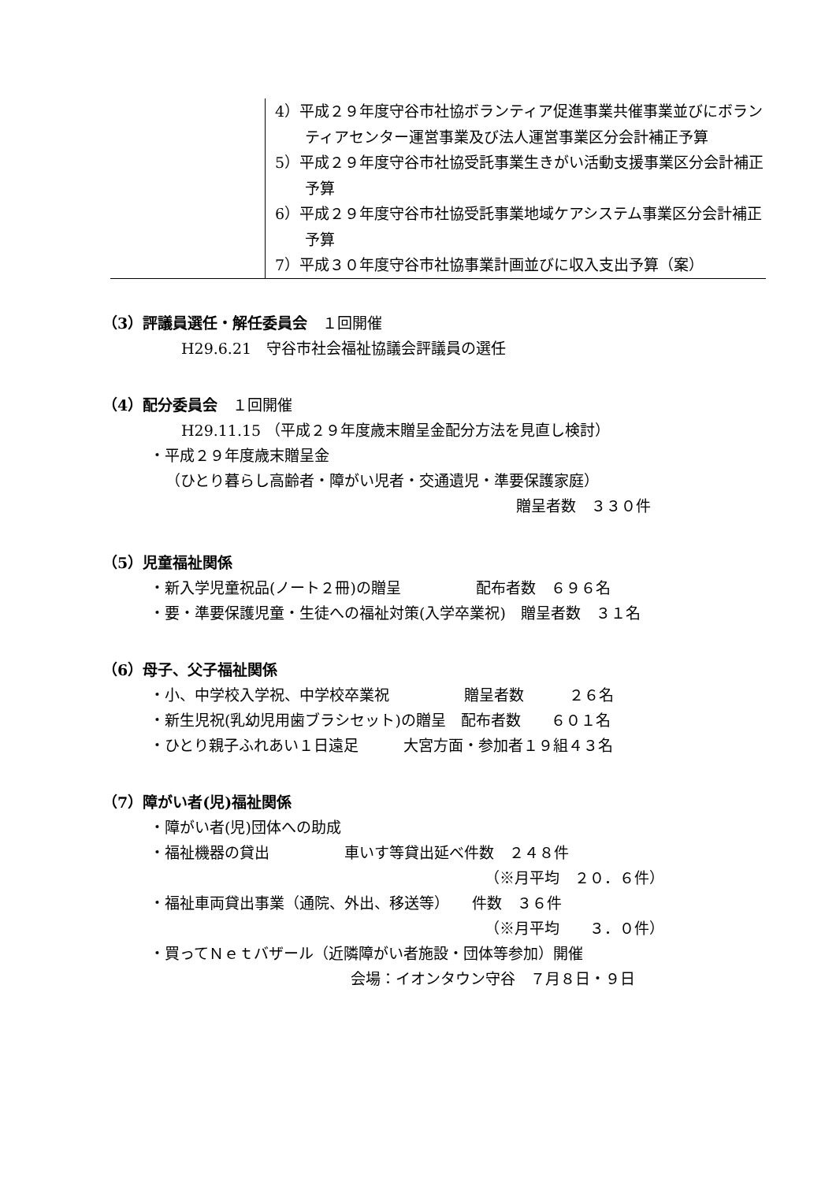| | 4）平成２９年度守谷市社協ボランティア促進事業共催事業並びにボランティアセンター運営事業及び法人運営事業区分会計補正予算 5）平成２９年度守谷市社協受託事業生きがい活動支援事業区分会計補正予算 6）平成２９年度守谷市社協受託事業地域ケアシステム事業区分会計補正予算 7）平成３０年度守谷市社協事業計画並びに収入支出予算（案） |
（3）評議員選任・解任委員会　１回開催
H29.6.21　守谷市社会福祉協議会評議員の選任
（4）配分委員会　１回開催
H29.11.15 （平成２９年度歳末贈呈金配分方法を見直し検討）
・平成２９年度歳末贈呈金
（ひとり暮らし高齢者・障がい児者・交通遺児・準要保護家庭）
贈呈者数　３３０件
（5）児童福祉関係
・新入学児童祝品(ノート２冊)の贈呈　　　　　配布者数　６９６名
・要・準要保護児童・生徒への福祉対策(入学卒業祝)　贈呈者数　３１名
（6）母子、父子福祉関係
・小、中学校入学祝、中学校卒業祝　　　　　贈呈者数　　　２６名
・新生児祝(乳幼児用歯ブラシセット)の贈呈　配布者数　　６０１名
・ひとり親子ふれあい１日遠足　　　大宮方面・参加者１９組４３名
（7）障がい者(児)福祉関係
・障がい者(児)団体への助成
・福祉機器の貸出　　　　　車いす等貸出延べ件数　２４８件
（※月平均　２０．６件）
・福祉車両貸出事業（通院、外出、移送等）　　件数　３６件
（※月平均　　３．０件）
・買ってＮｅｔバザール（近隣障がい者施設・団体等参加）開催
会場：イオンタウン守谷　７月８日・９日